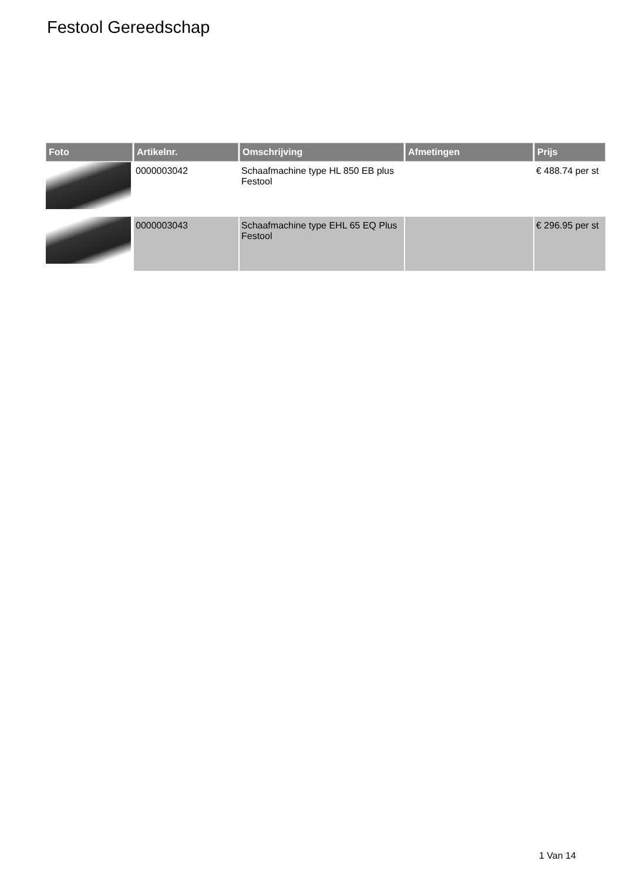Festool Gereedschap
| Foto | Artikelnr. | Omschrijving | Afmetingen | Prijs |
| --- | --- | --- | --- | --- |
| | 0000003042 | Schaafmachine type HL 850 EB plus Festool | | € 488.74 per st |
| | 0000003043 | Schaafmachine type EHL 65 EQ Plus Festool | | € 296.95 per st |
1 Van 14